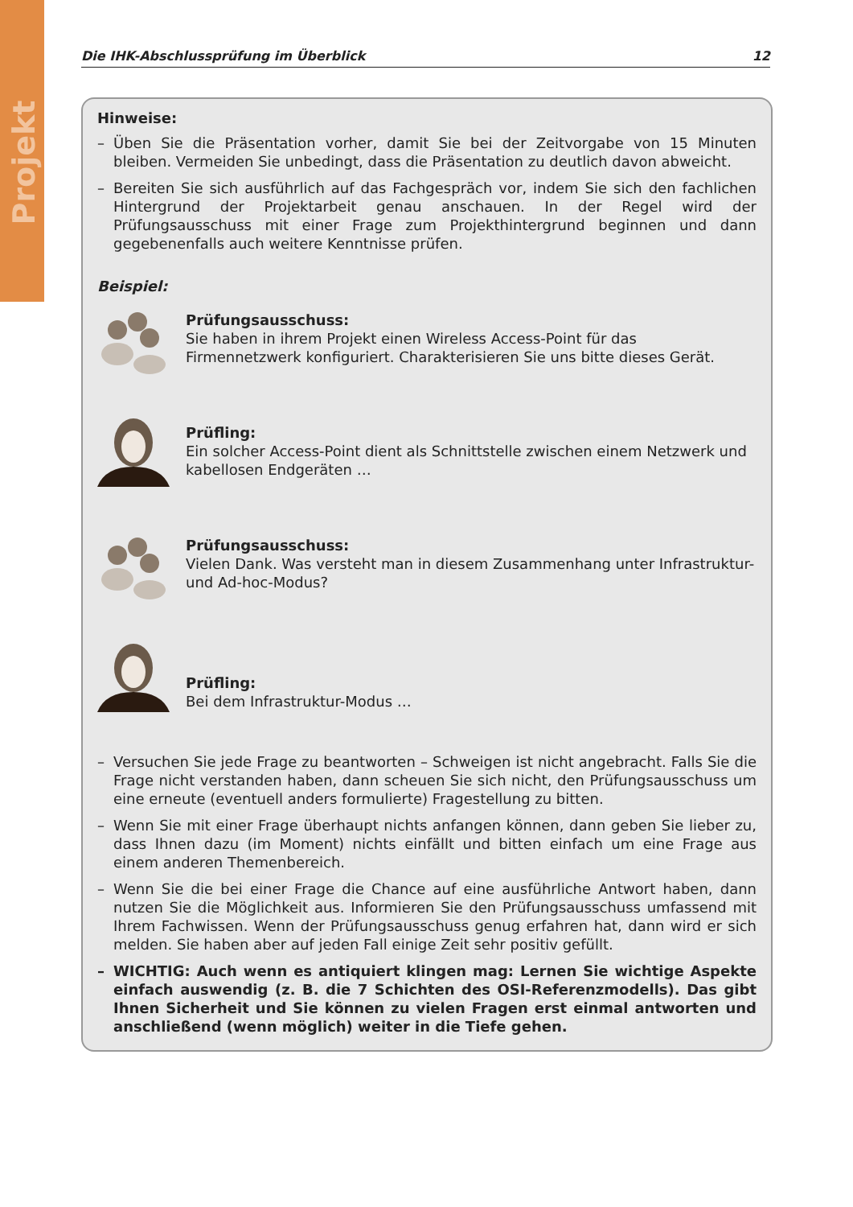Projekt
Die IHK-Abschlussprüfung im Überblick 12
Hinweise:
– Üben Sie die Präsentation vorher, damit Sie bei der Zeitvorgabe von 15 Minuten bleiben. Vermeiden Sie unbedingt, dass die Präsentation zu deutlich davon abweicht.
– Bereiten Sie sich ausführlich auf das Fachgespräch vor, indem Sie sich den fachlichen Hintergrund der Projektarbeit genau anschauen. In der Regel wird der Prüfungsausschuss mit einer Frage zum Projekthintergrund beginnen und dann gegebenenfalls auch weitere Kenntnisse prüfen.
Beispiel:
Prüfungsausschuss:
Sie haben in ihrem Projekt einen Wireless Access-Point für das Firmennetzwerk konfiguriert. Charakterisieren Sie uns bitte dieses Gerät.
Prüfling:
Ein solcher Access-Point dient als Schnittstelle zwischen einem Netzwerk und kabellosen Endgeräten …
Prüfungsausschuss:
Vielen Dank. Was versteht man in diesem Zusammenhang unter Infrastruktur- und Ad-hoc-Modus?
Prüfling:
Bei dem Infrastruktur-Modus …
– Versuchen Sie jede Frage zu beantworten – Schweigen ist nicht angebracht. Falls Sie die Frage nicht verstanden haben, dann scheuen Sie sich nicht, den Prüfungsausschuss um eine erneute (eventuell anders formulierte) Fragestellung zu bitten.
– Wenn Sie mit einer Frage überhaupt nichts anfangen können, dann geben Sie lieber zu, dass Ihnen dazu (im Moment) nichts einfällt und bitten einfach um eine Frage aus einem anderen Themenbereich.
– Wenn Sie die bei einer Frage die Chance auf eine ausführliche Antwort haben, dann nutzen Sie die Möglichkeit aus. Informieren Sie den Prüfungsausschuss umfassend mit Ihrem Fachwissen. Wenn der Prüfungsausschuss genug erfahren hat, dann wird er sich melden. Sie haben aber auf jeden Fall einige Zeit sehr positiv gefüllt.
– WICHTIG: Auch wenn es antiquiert klingen mag: Lernen Sie wichtige Aspekte einfach auswendig (z. B. die 7 Schichten des OSI-Referenzmodells). Das gibt Ihnen Sicherheit und Sie können zu vielen Fragen erst einmal antworten und anschließend (wenn möglich) weiter in die Tiefe gehen.